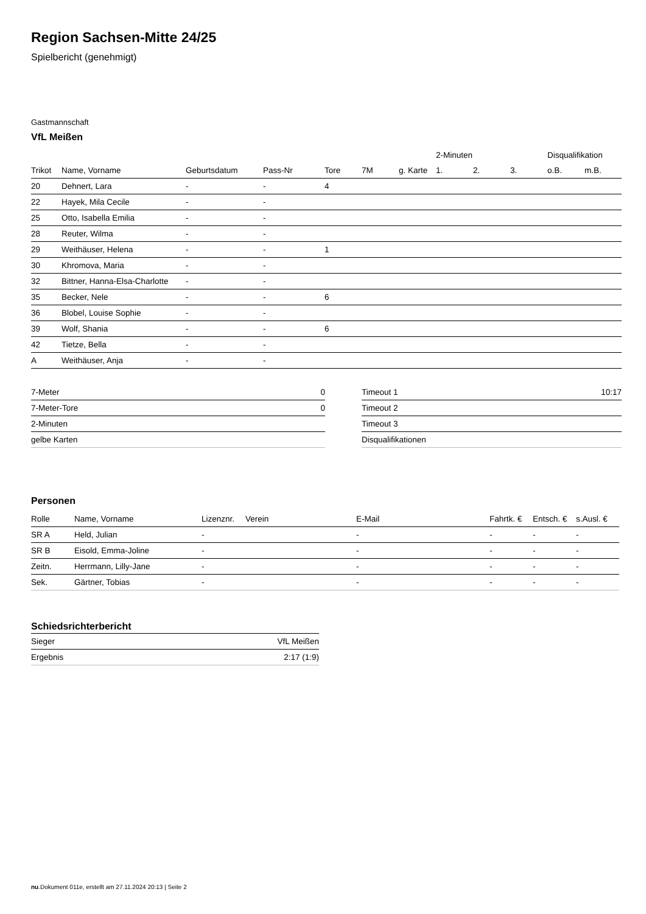Region Sachsen-Mitte 24/25
Spielbericht (genehmigt)
Gastmannschaft
VfL Meißen
| | | | | | | | 2-Minuten | | | Disqualifikation | |
| --- | --- | --- | --- | --- | --- | --- | --- | --- | --- | --- | --- |
| Trikot | Name, Vorname | Geburtsdatum | Pass-Nr | Tore | 7M | g. Karte | 1. | 2. | 3. | o.B. | m.B. |
| 20 | Dehnert, Lara | - | - | 4 | | | | | | | |
| 22 | Hayek, Mila Cecile | - | - | | | | | | | | |
| 25 | Otto, Isabella Emilia | - | - | | | | | | | | |
| 28 | Reuter, Wilma | - | - | | | | | | | | |
| 29 | Weithäuser, Helena | - | - | 1 | | | | | | | |
| 30 | Khromova, Maria | - | - | | | | | | | | |
| 32 | Bittner, Hanna-Elsa-Charlotte | - | - | | | | | | | | |
| 35 | Becker, Nele | - | - | 6 | | | | | | | |
| 36 | Blobel, Louise Sophie | - | - | | | | | | | | |
| 39 | Wolf, Shania | - | - | 6 | | | | | | | |
| 42 | Tietze, Bella | - | - | | | | | | | | |
| A | Weithäuser, Anja | - | - | | | | | | | | |
| 7-Meter | 0 |
| 7-Meter-Tore | 0 |
| 2-Minuten | |
| gelbe Karten | |
| Timeout 1 | 10:17 |
| Timeout 2 | |
| Timeout 3 | |
| Disqualifikationen | |
Personen
| Rolle | Name, Vorname | Lizenznr. | Verein | E-Mail | Fahrtk. € | Entsch. € | s.Ausl. € |
| --- | --- | --- | --- | --- | --- | --- | --- |
| SR A | Held, Julian | - | | - | - | - | - |
| SR B | Eisold, Emma-Joline | - | | - | - | - | - |
| Zeitn. | Herrmann, Lilly-Jane | - | | - | - | - | - |
| Sek. | Gärtner, Tobias | - | | - | - | - | - |
Schiedsrichterbericht
| Sieger | VfL Meißen |
| Ergebnis | 2:17 (1:9) |
nu.Dokument 011e, erstellt am 27.11.2024 20:13 | Seite 2